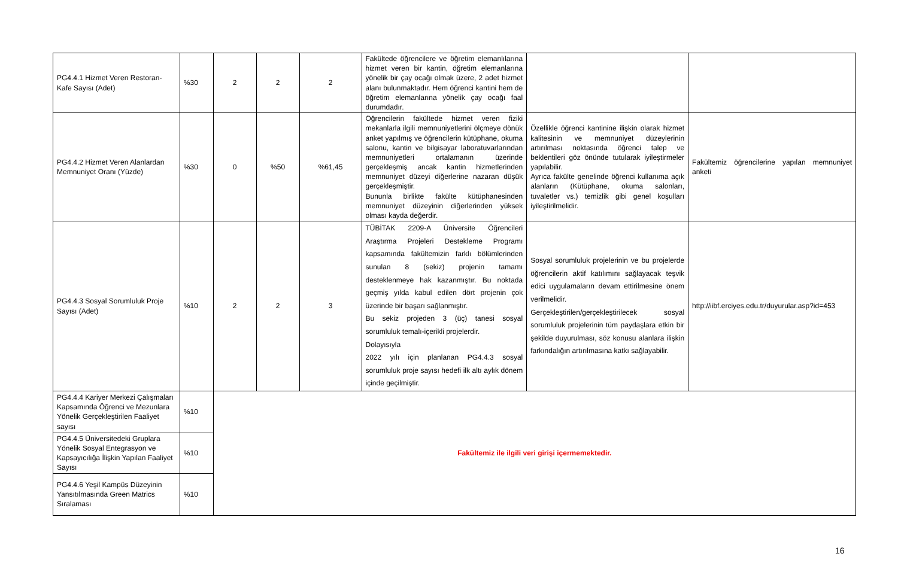| PG4.4.1 Hizmet Veren Restoran-Kafe Sayısı (Adet) | %30 | 2 | 2 | 2 | Fakültede öğrencilere ve öğretim elemanlılarına hizmet veren bir kantin, öğretim elemanlarına yönelik bir çay ocağı olmak üzere, 2 adet hizmet alanı bulunmaktadır. Hem öğrenci kantini hem de öğretim elemanlarına yönelik çay ocağı faal durumdadır. | | |
| PG4.4.2 Hizmet Veren Alanlardan Memnuniyet Oranı (Yüzde) | %30 | 0 | %50 | %61,45 | Öğrencilerin fakültede hizmet veren fiziki mekanlarla ilgili memnuniyetlerini ölçmeye dönük anket yapılmış ve öğrencilerin kütüphane, okuma salonu, kantin ve bilgisayar laboratuvarlarından memnuniyetleri ortalamanın üzerinde gerçekleşmiş ancak kantin hizmetlerinden memnuniyet düzeyi diğerlerine nazaran düşük gerçekleşmiştir. Bununla birlikte fakülte kütüphanesinden memnuniyet düzeyinin diğerlerinden yüksek olması kayda değerdir. | Özellikle öğrenci kantinine ilişkin olarak hizmet kalitesinin ve memnuniyet düzeylerinin artırılması noktasında öğrenci talep ve beklentileri göz önünde tutularak iyileştirmeler yapılabilir. Ayrıca fakülte genelinde öğrenci kullanıma açık alanların (Kütüphane, okuma salonları, tuvaletler vs.) temizlik gibi genel koşulları iyileştirilmelidir. | Fakültemiz öğrencilerine yapılan memnuniyet anketi |
| PG4.4.3 Sosyal Sorumluluk Proje Sayısı (Adet) | %10 | 2 | 2 | 3 | TÜBİTAK 2209-A Üniversite Öğrencileri Araştırma Projeleri Destekleme Programı kapsamında fakültemizin farklı bölümlerinden sunulan 8 (sekiz) projenin tamamı desteklenmeye hak kazanmıştır. Bu noktada geçmiş yılda kabul edilen dört projenin çok üzerinde bir başarı sağlanmıştır. Bu sekiz projeden 3 (üç) tanesi sosyal sorumluluk temalı-içerikli projelerdir. Dolayısıyla 2022 yılı için planlanan PG4.4.3 sosyal sorumluluk proje sayısı hedefi ilk altı aylık dönem içinde geçilmiştir. | Sosyal sorumluluk projelerinin ve bu projelerde öğrencilerin aktif katılımını sağlayacak teşvik edici uygulamaların devam ettirilmesine önem verilmelidir. Gerçekleştirilen/gerçekleştirilecek sosyal sorumluluk projelerinin tüm paydaşlara etkin bir şekilde duyurulması, söz konusu alanlara ilişkin farkındalığın artırılmasına katkı sağlayabilir. | http://iibf.erciyes.edu.tr/duyurular.asp?id=453 |
| PG4.4.4 Kariyer Merkezi Çalışmaları Kapsamında Öğrenci ve Mezunlara Yönelik Gerçekleştirilen Faaliyet sayısı | %10 | Fakültemiz ile ilgili veri girişi içermemektedir. | | | | | |
| PG4.4.5 Üniversitedeki Gruplara Yönelik Sosyal Entegrasyon ve Kapsayıcılığa İlişkin Yapılan Faaliyet Sayısı | %10 | | | | | | |
| PG4.4.6 Yeşil Kampüs Düzeyinin Yansıtılmasında Green Matrics Sıralaması | %10 | | | | | | |
16